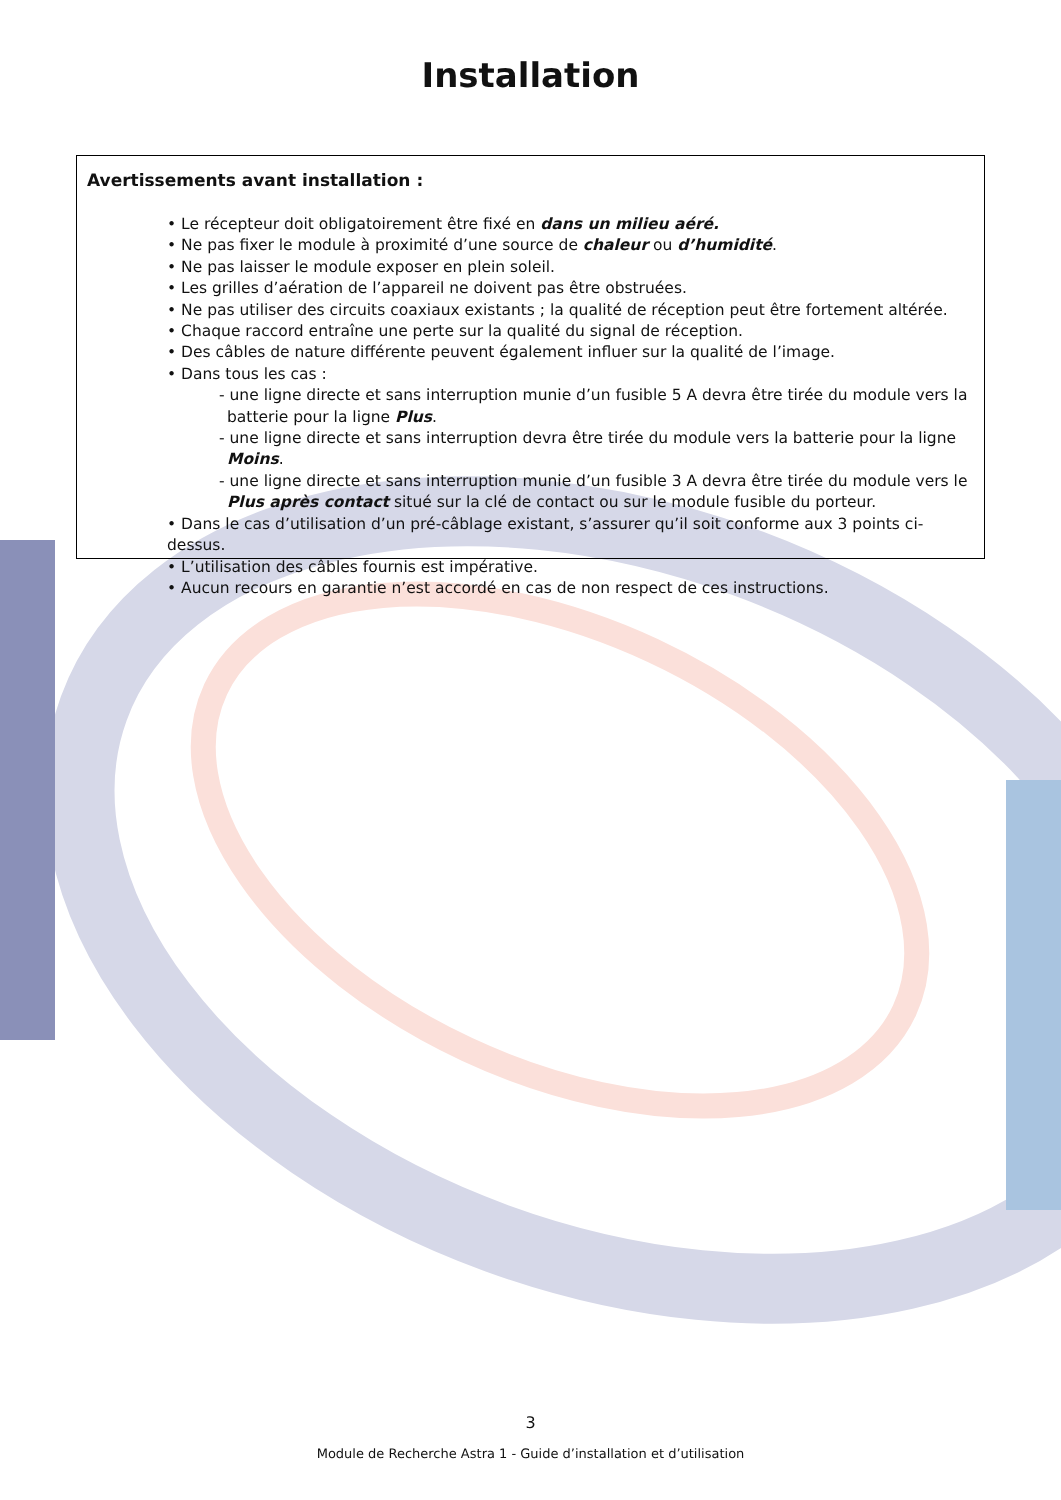Installation
Avertissements avant installation :
• Le récepteur doit obligatoirement être fixé en dans un milieu aéré.
• Ne pas fixer le module à proximité d’une source de chaleur ou d’humidité.
• Ne pas laisser le module exposer en plein soleil.
• Les grilles d’aération de l’appareil ne doivent pas être obstruées.
• Ne pas utiliser des circuits coaxiaux existants ; la qualité de réception peut être fortement altérée.
• Chaque raccord entraîne une perte sur la qualité du signal de réception.
• Des câbles de nature différente peuvent également influer sur la qualité de l’image.
• Dans tous les cas :
- une ligne directe et sans interruption munie d’un fusible 5 A devra être tirée du module vers la batterie pour la ligne Plus.
- une ligne directe et sans interruption devra être tirée du module vers la batterie pour la ligne Moins.
- une ligne directe et sans interruption munie d’un fusible 3 A devra être tirée du module vers le Plus après contact situé sur la clé de contact ou sur le module fusible du porteur.
• Dans le cas d’utilisation d’un pré-câblage existant, s’assurer qu’il soit conforme aux 3 points ci-dessus.
• L’utilisation des câbles fournis est impérative.
• Aucun recours en garantie n’est accordé en cas de non respect de ces instructions.
3
Module de Recherche Astra 1 - Guide d’installation et d’utilisation